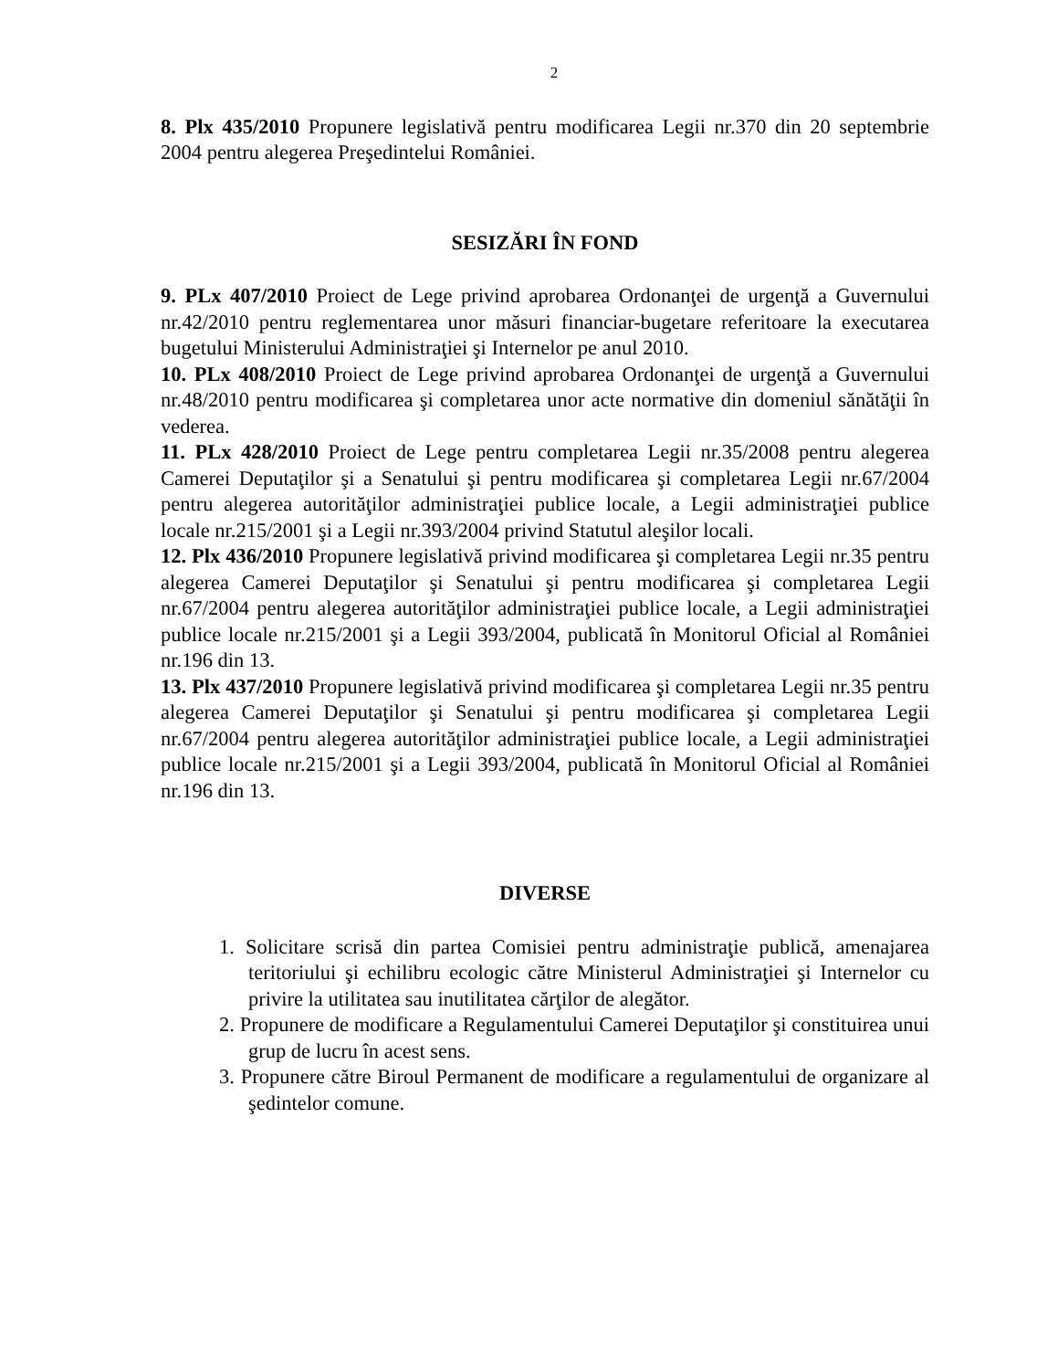2
8. Plx 435/2010 Propunere legislativă pentru modificarea Legii nr.370 din 20 septembrie 2004 pentru alegerea Preşedintelui României.
SESIZĂRI ÎN FOND
9. PLx 407/2010 Proiect de Lege privind aprobarea Ordonanţei de urgenţă a Guvernului nr.42/2010 pentru reglementarea unor măsuri financiar-bugetare referitoare la executarea bugetului Ministerului Administraţiei şi Internelor pe anul 2010.
10. PLx 408/2010 Proiect de Lege privind aprobarea Ordonanţei de urgenţă a Guvernului nr.48/2010 pentru modificarea şi completarea unor acte normative din domeniul sănătăţii în vederea.
11. PLx 428/2010 Proiect de Lege pentru completarea Legii nr.35/2008 pentru alegerea Camerei Deputaţilor şi a Senatului şi pentru modificarea şi completarea Legii nr.67/2004 pentru alegerea autorităţilor administraţiei publice locale, a Legii administraţiei publice locale nr.215/2001 şi a Legii nr.393/2004 privind Statutul aleşilor locali.
12. Plx 436/2010 Propunere legislativă privind modificarea şi completarea Legii nr.35 pentru alegerea Camerei Deputaţilor şi Senatului şi pentru modificarea şi completarea Legii nr.67/2004 pentru alegerea autorităţilor administraţiei publice locale, a Legii administraţiei publice locale nr.215/2001 şi a Legii 393/2004, publicată în Monitorul Oficial al României nr.196 din 13.
13. Plx 437/2010 Propunere legislativă privind modificarea şi completarea Legii nr.35 pentru alegerea Camerei Deputaţilor şi Senatului şi pentru modificarea şi completarea Legii nr.67/2004 pentru alegerea autorităţilor administraţiei publice locale, a Legii administraţiei publice locale nr.215/2001 şi a Legii 393/2004, publicată în Monitorul Oficial al României nr.196 din 13.
DIVERSE
1. Solicitare scrisă din partea Comisiei pentru administraţie publică, amenajarea teritoriului şi echilibru ecologic către Ministerul Administraţiei şi Internelor cu privire la utilitatea sau inutilitatea cărţilor de alegător.
2. Propunere de modificare a Regulamentului Camerei Deputaţilor şi constituirea unui grup de lucru în acest sens.
3. Propunere către Biroul Permanent de modificare a regulamentului de organizare al şedintelor comune.